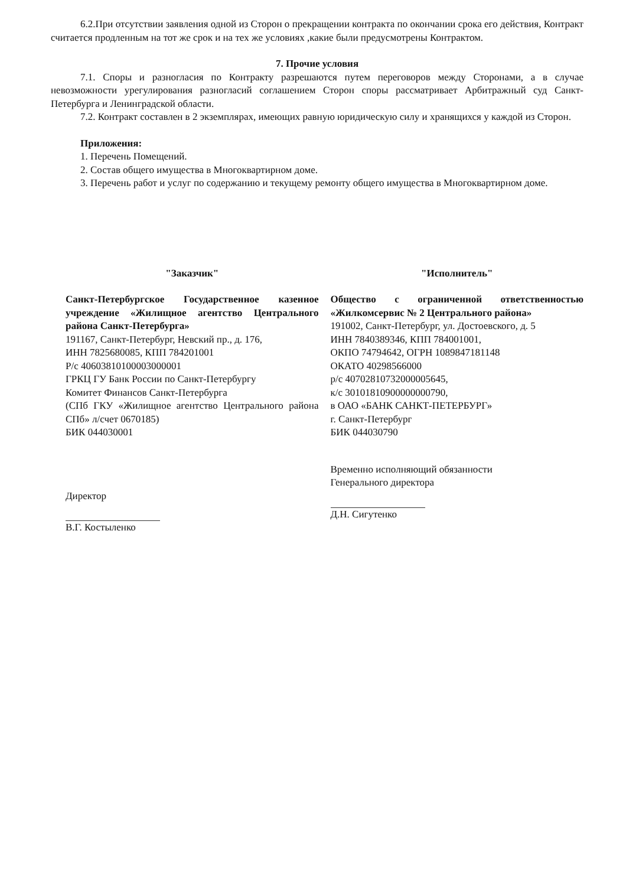6.2.При отсутствии заявления одной из Сторон о прекращении контракта по окончании срока его действия, Контракт считается продленным на тот же срок и на тех же условиях ,какие были предусмотрены Контрактом.
7. Прочие условия
7.1. Споры и разногласия по Контракту разрешаются путем переговоров между Сторонами, а в случае невозможности урегулирования разногласий соглашением Сторон споры рассматривает Арбитражный суд Санкт-Петербурга и Ленинградской области.
7.2. Контракт составлен в 2 экземплярах, имеющих равную юридическую силу и хранящихся у каждой из Сторон.
Приложения:
1. Перечень Помещений.
2. Состав общего имущества в Многоквартирном доме.
3. Перечень работ и услуг по содержанию и текущему ремонту общего имущества в Многоквартирном доме.
"Заказчик"
Санкт-Петербургское Государственное казенное учреждение «Жилищное агентство Центрального района Санкт-Петербурга»
191167, Санкт-Петербург, Невский пр., д. 176,
ИНН 7825680085, КПП 784201001
Р/с 40603810100003000001
ГРКЦ ГУ Банк России по Санкт-Петербургу
Комитет Финансов Санкт-Петербурга
(СПб ГКУ «Жилищное агентство Центрального района СПб» л/счет 0670185)
БИК 044030001
Директор
В.Г. Костыленко
"Исполнитель"
Общество с ограниченной ответственностью «Жилкомсервис № 2 Центрального района»
191002, Санкт-Петербург, ул. Достоевского, д. 5
ИНН 7840389346, КПП 784001001,
ОКПО 74794642, ОГРН 1089847181148
ОКАТО 40298566000
р/с 40702810732000005645,
к/с 30101810900000000790,
в ОАО «БАНК САНКТ-ПЕТЕРБУРГ»
г. Санкт-Петербург
БИК 044030790
Временно исполняющий обязанности
Генерального директора
Д.Н. Сигутенко